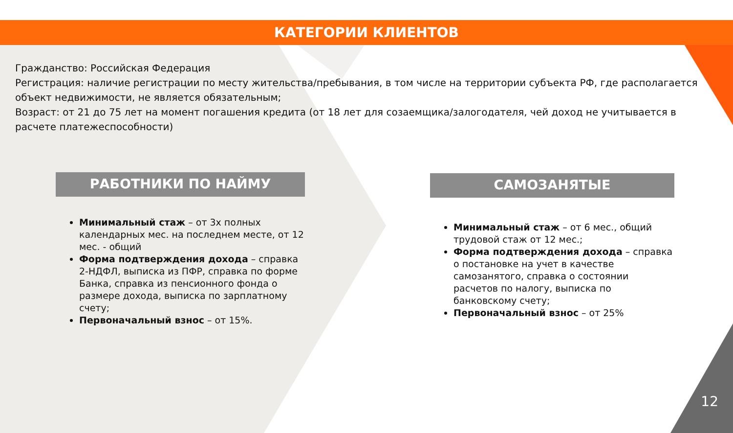КАТЕГОРИИ КЛИЕНТОВ
Гражданство: Российская Федерация
Регистрация: наличие регистрации по месту жительства/пребывания, в том числе на территории субъекта РФ, где располагается объект недвижимости, не является обязательным;
Возраст: от 21 до 75 лет на момент погашения кредита (от 18 лет для созаемщика/залогодателя, чей доход не учитывается в расчете платежеспособности)
РАБОТНИКИ ПО НАЙМУ
Минимальный стаж – от 3х полных календарных мес. на последнем месте, от 12 мес. - общий
Форма подтверждения дохода – справка 2-НДФЛ, выписка из ПФР, справка по форме Банка, справка из пенсионного фонда о размере дохода, выписка по зарплатному счету;
Первоначальный взнос – от 15%.
САМОЗАНЯТЫЕ
Минимальный стаж – от 6 мес., общий трудовой стаж от 12 мес.;
Форма подтверждения дохода – справка о постановке на учет в качестве самозанятого, справка о состоянии расчетов по налогу, выписка по банковскому счету;
Первоначальный взнос – от 25%
12